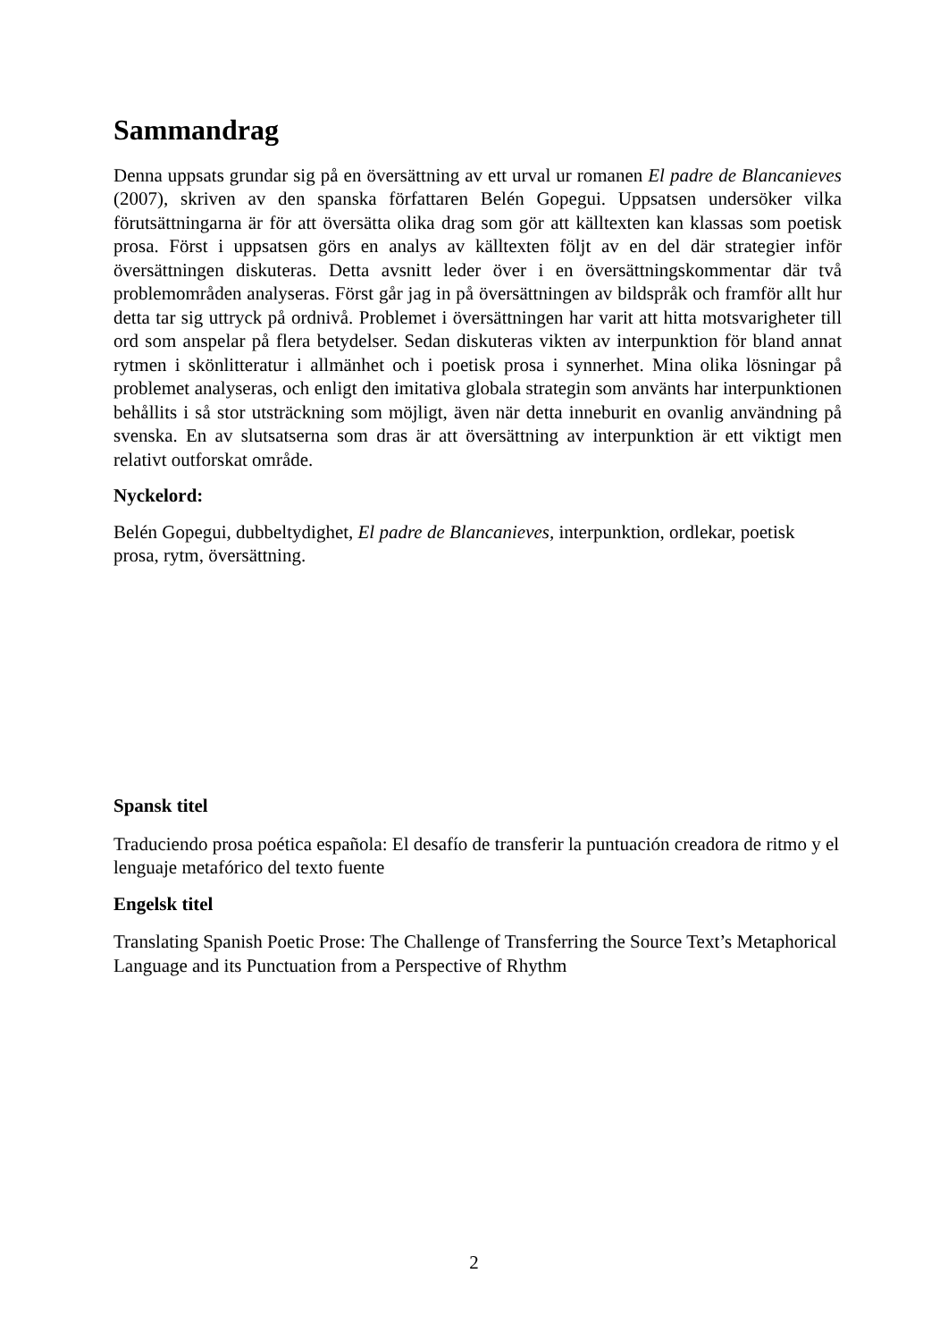Sammandrag
Denna uppsats grundar sig på en översättning av ett urval ur romanen El padre de Blancanieves (2007), skriven av den spanska författaren Belén Gopegui. Uppsatsen undersöker vilka förutsättningarna är för att översätta olika drag som gör att källtexten kan klassas som poetisk prosa. Först i uppsatsen görs en analys av källtexten följt av en del där strategier inför översättningen diskuteras. Detta avsnitt leder över i en översättningskommentar där två problemområden analyseras. Först går jag in på översättningen av bildspråk och framför allt hur detta tar sig uttryck på ordnivå. Problemet i översättningen har varit att hitta motsvarigheter till ord som anspelar på flera betydelser. Sedan diskuteras vikten av interpunktion för bland annat rytmen i skönlitteratur i allmänhet och i poetisk prosa i synnerhet. Mina olika lösningar på problemet analyseras, och enligt den imitativa globala strategin som använts har interpunktionen behållits i så stor utsträckning som möjligt, även när detta inneburit en ovanlig användning på svenska. En av slutsatserna som dras är att översättning av interpunktion är ett viktigt men relativt outforskat område.
Nyckelord:
Belén Gopegui, dubbeltydighet, El padre de Blancanieves, interpunktion, ordlekar, poetisk prosa, rytm, översättning.
Spansk titel
Traduciendo prosa poética española: El desafío de transferir la puntuación creadora de ritmo y el lenguaje metafórico del texto fuente
Engelsk titel
Translating Spanish Poetic Prose: The Challenge of Transferring the Source Text’s Metaphorical Language and its Punctuation from a Perspective of Rhythm
2